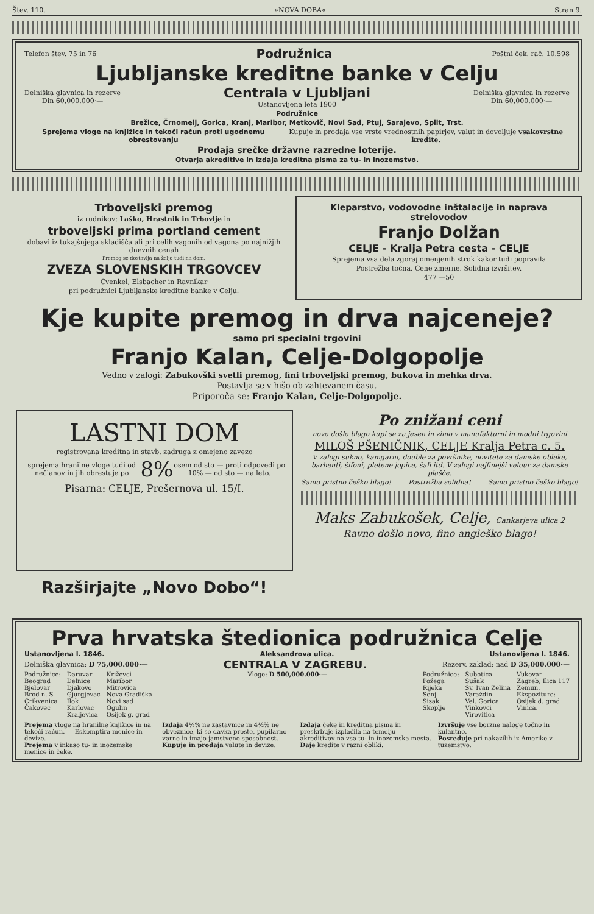Štev. 110. »NOVA DOBA« Stran 9.
Telefon štev. 75 in 76 Podružnica Poštni ček. rač. 10.598
Ljubljanske kreditne banke v Celju
Delniška glavnica in rezerve
Din 60,000.000·— Centrala v Ljubljani
Ustanovljena leta 1900 Delniška glavnica in rezerve
Din 60,000.000·—
Podružnice
Brežice, Črnomelj, Gorica, Kranj, Maribor, Metkovič, Novi Sad, Ptuj, Sarajevo, Split, Trst.
Sprejema vloge na knjižice in tekoči račun proti ugodnemu obrestovanju Kupuje in prodaja vse vrste vrednostnih papirjev, valut in dovoljuje vsakovrstne kredite.
Prodaja srečke državne razredne loterije.
Otvarja akreditive in izdaja kreditna pisma za tu- in inozemstvo.
Trboveljski premog
iz rudnikov: Laško, Hrastnik in Trbovlje in
trboveljski prima portland cement
dobavi iz tukajšnjega skladišča ali pri celih vagonih od vagona po najnižjih dnevnih cenah
Premog se dostavlja na željo tudi na dom.
ZVEZA SLOVENSKIH TRGOVCEV
Cvenkel, Elsbacher in Ravnikar
pri podružnici Ljubljanske kreditne banke v Celju.
Kleparstvo, vodovodne inštalacije in naprava strelovodov
Franjo Dolžan
CELJE - Kralja Petra cesta - CELJE
Sprejema vsa dela zgoraj omenjenih strok kakor tudi popravila
Postrežba točna. Cene zmerne. Solidna izvršitev.
477 —50
Kje kupite premog in drva najceneje?
samo pri specialni trgovini
Franjo Kalan, Celje-Dolgopolje
Vedno v zalogi: Zabukovški svetli premog, fini trboveljski premog, bukova in mehka drva.
Postavlja se v hišo ob zahtevanem času.
Priporoča se: Franjo Kalan, Celje-Dolgopolje.
LASTNI DOM
registrovana kreditna in stavb. zadruga z omejeno zavezo
sprejema hranilne vloge tudi od nečlanov in jih obrestuje po 8% osem od sto — proti odpovedi po 10% — od sto — na leto.
Pisarna: CELJE, Prešernova ul. 15/I.
Razširjajte „Novo Dobo“!
Po znižani ceni
novo došlo blago kupi se za jesen in zimo v manufakturni in modni trgovini
MILOŠ PŠENIČNIK, CELJE Kralja Petra c. 5.
V zalogi sukno, kamgarni, double za površnike, novitete za damske obleke, barhenti, šifoni, pletene jopice, šali itd. V zalogi najfinejši velour za damske plašče.
Samo pristno češko blago! Postrežba solidna! Samo pristno češko blago!
Maks Zabukošek, Celje, Cankarjeva ulica 2
Ravno došlo novo, fino angleško blago!
Prva hrvatska štedionica podružnica Celje
Ustanovljena l. 1846. Aleksandrova ulica. Ustanovljena l. 1846.
Delniška glavnica: D 75,000.000·— CENTRALA V ZAGREBU. Rezerv. zaklad: nad D 35,000.000·—
Podružnice:
Beograd
Bjelovar
Brod n. S.
Crikvenica
Čakovec Daruvar
Delnice
Djakovo
Gjurgjevac
Ilok
Karlovac
Kraljevica Križevci
Maribor
Mitrovica
Nova Gradiška
Novi sad
Ogulin
Osijek g. grad Vloge: D 500,000.000·— Podružnice:
Požega
Rijeka
Senj
Sisak
Skoplje Subotica
Sušak
Sv. Ivan Zelina
Varaždin
Vel. Gorica
Vinkovci
Virovitica Vukovar
Zagreb, Ilica 117
Zemun.
Ekspoziture:
Osijek d. grad
Vinica.
Prejema vloge na hranilne knjižice in na tekoči račun. — Eskomptira menice in devize.
Prejema v inkaso tu- in inozemske menice in čeke. Izdaja 4½% ne zastavnice in 4½% ne obveznice, ki so davka proste, pupilarno varne in imajo jamstveno sposobnost.
Kupuje in prodaja valute in devize. Izdaja čeke in kreditna pisma in preskrbuje izplačila na temelju akreditivov na vsa tu- in inozemska mesta.
Daje kredite v razni obliki. Izvršuje vse borzne naloge točno in kulantno.
Posreduje pri nakazilih iz Amerike v tuzemstvo.